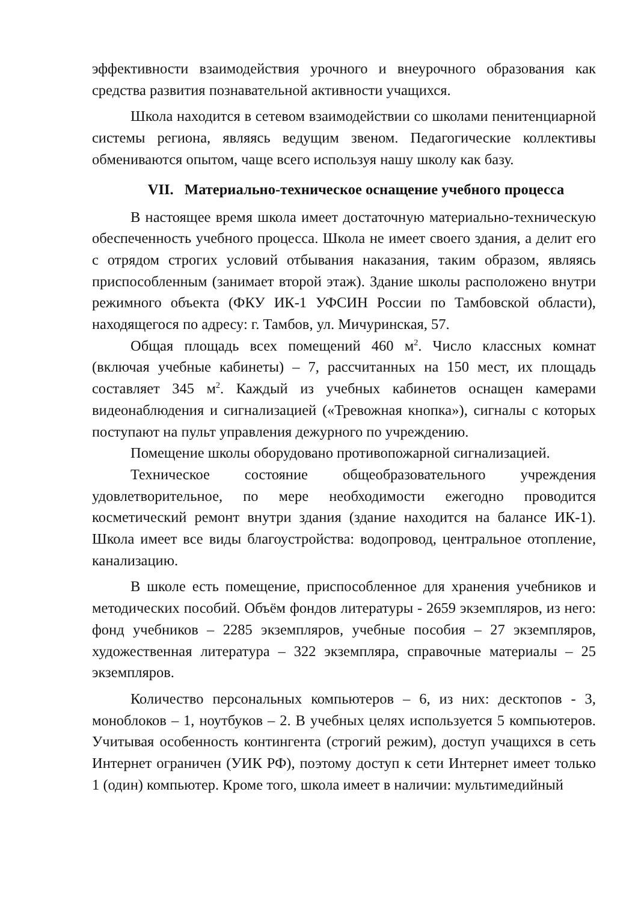эффективности взаимодействия урочного и внеурочного образования как средства развития познавательной активности учащихся.
Школа находится в сетевом взаимодействии со школами пенитенциарной системы региона, являясь ведущим звеном. Педагогические коллективы обмениваются опытом, чаще всего используя нашу школу как базу.
VII. Материально-техническое оснащение учебного процесса
В настоящее время школа имеет достаточную материально-техническую обеспеченность учебного процесса. Школа не имеет своего здания, а делит его с отрядом строгих условий отбывания наказания, таким образом, являясь приспособленным (занимает второй этаж). Здание школы расположено внутри режимного объекта (ФКУ ИК-1 УФСИН России по Тамбовской области), находящегося по адресу: г. Тамбов, ул. Мичуринская, 57.
Общая площадь всех помещений 460 м<sup>2</sup>. Число классных комнат (включая учебные кабинеты) – 7, рассчитанных на 150 мест, их площадь составляет 345 м<sup>2</sup>. Каждый из учебных кабинетов оснащен камерами видеонаблюдения и сигнализацией («Тревожная кнопка»), сигналы с которых поступают на пульт управления дежурного по учреждению.
Помещение школы оборудовано противопожарной сигнализацией.
Техническое состояние общеобразовательного учреждения удовлетворительное, по мере необходимости ежегодно проводится косметический ремонт внутри здания (здание находится на балансе ИК-1). Школа имеет все виды благоустройства: водопровод, центральное отопление, канализацию.
В школе есть помещение, приспособленное для хранения учебников и методических пособий. Объём фондов литературы - 2659 экземпляров, из него: фонд учебников – 2285 экземпляров, учебные пособия – 27 экземпляров, художественная литература – 322 экземпляра, справочные материалы – 25 экземпляров.
Количество персональных компьютеров – 6, из них: десктопов - 3, моноблоков – 1, ноутбуков – 2. В учебных целях используется 5 компьютеров. Учитывая особенность контингента (строгий режим), доступ учащихся в сеть Интернет ограничен (УИК РФ), поэтому доступ к сети Интернет имеет только 1 (один) компьютер. Кроме того, школа имеет в наличии: мультимедийный